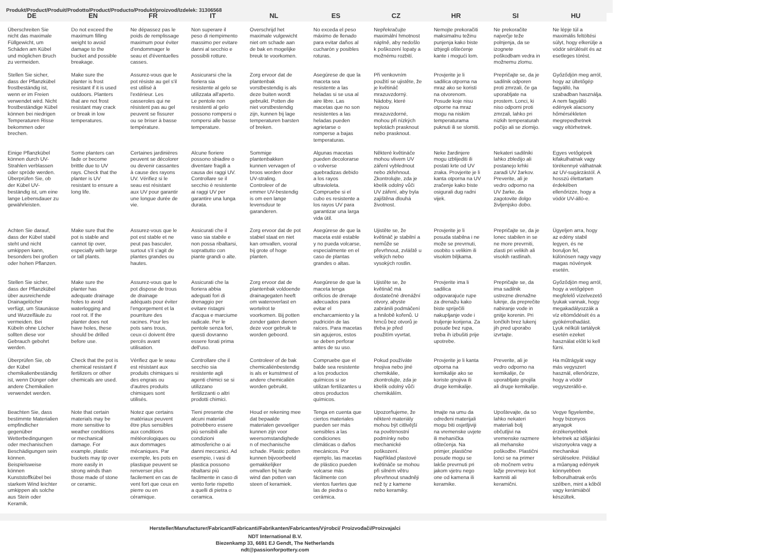Produkt/Product/Produit/Prodotto/Product/Producto/Produkt/proizvod/Izdelek: 31306568
| DE | EN | FR | IT | NL | ES | CZ | HR | SI | HU |
| --- | --- | --- | --- | --- | --- | --- | --- | --- | --- |
| Überschreiten Sie nicht das maximale Füllgewicht, um Schäden am Kübel und möglichen Bruch zu vermeiden. | Do not exceed the maximum filling weight to avoid damage to the bucket and possible breakage. | Ne dépassez pas le poids de remplissage maximum pour éviter d'endommager le seau et d'éventuelles casses. | Non superare il peso di riempimento massimo per evitare danni al secchio e possibili rotture. | Overschrijd het maximale vulgewicht niet om schade aan de bak en mogelijke breuk te voorkomen. | No exceda el peso máximo de llenado para evitar daños al cucharón y posibles roturas. | Nepřekračujte maximální hmotnost náplně, aby nedošlo k poškození lopaty a možnému rozbití. | Nemojte prekoračiti maksimalnu težinu punjenja kako biste izbjegli oštećenje kante i mogući lom. | Ne prekoračite največje teže polnjenja, da se izognete poškodbam vedra in možnemu zlomu. | Ne lépje túl a maximális feltöltési súlyt, hogy elkerülje a vödör sérülését és az esetleges törést. |
| Stellen Sie sicher, dass der Pflanzkübel frostbeständig ist, wenn er im Freien verwendet wird. Nicht frostbeständige Kübel können bei niedrigen Temperaturen Risse bekommen oder brechen. | Make sure the planter is frost resistant if it is used outdoors. Planters that are not frost resistant may crack or break in low temperatures. | Assurez-vous que le pot résiste au gel s'il est utilisé à l'extérieur. Les casseroles qui ne résistent pas au gel peuvent se fissurer ou se briser à basse température. | Assicurarsi che la fioriera sia resistente al gelo se utilizzata all'aperto. Le pentole non resistenti al gelo possono rompersi o rompersi alle basse temperature. | Zorg ervoor dat de plantenbak vorstbestendig is als deze buiten wordt gebruikt. Potten die niet vorstbestendig zijn, kunnen bij lage temperaturen barsten of breken. | Asegúrese de que la maceta sea resistente a las heladas si se usa al aire libre. Las macetas que no son resistentes a las heladas pueden agrietarse o romperse a bajas temperaturas. | Při venkovním použití se ujistěte, že je květináč mrazuvzdorný. Nádoby, které nejsou mrazuvzdorné, mohou při nízkých teplotách prasknout nebo prasknout. | Provjerite je li sadilica otporna na mraz ako se koristi na otvorenom. Posude koje nisu otporne na mraz mogu na niskim temperaturama puknuti ili se slomiti. | Prepričajte se, da je sadilnik odporen proti zmrzali, če ga uporabljate na prostem. Lonci, ki niso odporni proti zmrzali, lahko pri nizkih temperaturah počijo ali se zlomijo. | Győződjön meg arról, hogy az ültetőgép fagyálló, ha szabadban használja. A nem fagyálló edények alacsony hőmérsékleten megrepedhetnek vagy eltörhetnek. |
| Einige Pflanzkübel können durch UV-Strahlen verblassen oder spröde werden. Überprüfen Sie, ob der Kübel UV-beständig ist, um eine lange Lebensdauer zu gewährleisten. | Some planters can fade or become brittle due to UV rays. Check that the planter is UV resistant to ensure a long life. | Certaines jardinières peuvent se décolorer ou devenir cassantes à cause des rayons UV. Vérifiez si le seau est résistant aux UV pour garantir une longue durée de vie. | Alcune fioriere possono sbiadire o diventare fragili a causa dei raggi UV. Controllare se il secchio è resistente ai raggi UV per garantire una lunga durata. | Sommige plantenbakken kunnen vervagen of broos worden door UV-straling. Controleer of de emmer UV-bestendig is om een lange levensduur te garanderen. | Algunas macetas pueden decolorarse o volverse quebradizas debido a los rayos ultravioleta. Compruebe si el cubo es resistente a los rayos UV para garantizar una larga vida útil. | Některé květináče mohou vlivem UV záření vyblednout nebo zkřehnout. Zkontrolujte, zda je kbelík odolný vůči UV záření, aby byla zajištěna dlouhá životnost. | Neke žardinjere mogu izblijediti ili postati krte od UV zraka. Provjerite je li kanta otporna na UV zračenje kako biste osigurali dug radni vijek. | Nekateri sadilniki lahko zbledijo ali postanejo krhki zaradi UV žarkov. Preverite, ali je vedro odporno na UV žarke, da zagotovite dolgo življenjsko dobo. | Egyes vetőgépek kifakulhatnak vagy törékennyé válhatnak az UV-sugárzástól. A hosszú élettartam érdekében ellenőrizze, hogy a vödör UV-álló-e. |
| Achten Sie darauf, dass der Kübel stabil steht und nicht umkippen kann, besonders bei großen oder hohen Pflanzen. | Make sure that the pot is stable and cannot tip over, especially with large or tall plants. | Assurez-vous que le pot est stable et ne peut pas basculer, surtout s'il s'agit de plantes grandes ou hautes. | Assicurati che il vaso sia stabile e non possa ribaltarsi, soprattutto con piante grandi o alte. | Zorg ervoor dat de pot stabiel staat en niet kan omvallen, vooral bij grote of hoge planten. | Asegúrese de que la maceta esté estable y no pueda volcarse, especialmente en el caso de plantas grandes o altas. | Ujistěte se, že květináč je stabilní a nemůže se převrhnout, zvláště u velkých nebo vysokých rostlin. | Provjerite je li posuda stabilna i ne može se prevrnuti, osobito s velikim ili visokim biljkama. | Prepričajte se, da je lonec stabilen in se ne more prevrniti, zlasti pri velikih ali visokih rastlinah. | Ügyeljen arra, hogy az edény stabil legyen, és ne boruljon fel, különösen nagy vagy magas növények esetén. |
| Stellen Sie sicher, dass der Pflanzkübel über ausreichende Drainagelöcher verfügt, um Staunässe und Wurzelfäule zu vermeiden. Bei Kübeln ohne Löcher sollten diese vor Gebrauch gebohrt werden. | Make sure the planter has adequate drainage holes to avoid waterlogging and root rot. If the planter does not have holes, these should be drilled before use. | Assurez-vous que le pot dispose de trous de drainage adéquats pour éviter l'engorgement et la pourriture des racines. Pour les pots sans trous, ceux-ci doivent être percés avant utilisation. | Assicurati che la fioriera abbia adeguati fori di drenaggio per evitare ristagni d'acqua e marciume radicale. Per le pentole senza fori, questi dovranno essere forati prima dell'uso. | Zorg ervoor dat de plantenbak voldoende drainagegaten heeft om wateroverlast en wortelrot te voorkomen. Bij potten zonder gaten dienen deze voor gebruik te worden geboord. | Asegúrese de que la maceta tenga orificios de drenaje adecuados para evitar el encharcamiento y la pudrición de las raíces. Para macetas sin agujeros, estos se deben perforar antes de su uso. | Ujistěte se, že květináč má dostatečné drenážní otvory, abyste zabránili podmáčení a hnilobě kořenů. U hrnců bez otvorů je třeba je před použitím vyvrtat. | Provjerite ima li sadilica odgovarajuće rupe za drenažu kako biste spriječili nakupljanje vode i truljenje korijena. Za posude bez rupa, treba ih izbušiti prije upotrebe. | Prepričajte se, da ima sadilnik ustrezne drenažne luknje, da preprečite nabiranje vode in gnitje korenin. Pri lončkih brez lukenj jih pred uporabo izvrtajte. | Győződjön meg arról, hogy a vetőgépen megfelelő vízelvezető lyukak vannak, hogy megakadályozzák a víz eltömődését és a gyökérrothadást. Lyuk nélküli tartályok esetén ezeket használat előtt ki kell fúrni. |
| Überprüfen Sie, ob der Kübel chemikalienbeständig ist, wenn Dünger oder andere Chemikalien verwendet werden. | Check that the pot is chemical resistant if fertilizers or other chemicals are used. | Vérifiez que le seau est résistant aux produits chimiques si des engrais ou d'autres produits chimiques sont utilisés. | Controllare che il secchio sia resistente agli agenti chimici se si utilizzano fertilizzanti o altri prodotti chimici. | Controleer of de bak chemicaliënbestendig is als er kunstmest of andere chemicaliën worden gebruikt. | Compruebe que el balde sea resistente a los productos químicos si se utilizan fertilizantes u otros productos químicos. | Pokud používáte hnojiva nebo jiné chemikálie, zkontrolujte, zda je kbelík odolný vůči chemikáliím. | Provjerite je li kanta otporna na kemikalije ako se koriste gnojiva ili druge kemikalije. | Preverite, ali je vedro odporno na kemikalije, če uporabljate gnojila ali druge kemikalije. | Ha műtrágyát vagy más vegyszert használ, ellenőrizze, hogy a vödör vegyszerálló-e. |
| Beachten Sie, dass bestimmte Materialien empfindlicher gegenüber Wetterbedingungen oder mechanischen Beschädigungen sein können. Beispielsweise können Kunststoffkübel bei starkem Wind leichter umkippen als solche aus Stein oder Keramik. | Note that certain materials may be more sensitive to weather conditions or mechanical damage. For example, plastic buckets may tip over more easily in strong winds than those made of stone or ceramic. | Notez que certains matériaux peuvent être plus sensibles aux conditions météorologiques ou aux dommages mécaniques. Par exemple, les pots en plastique peuvent se renverser plus facilement en cas de vent fort que ceux en pierre ou en céramique. | Tieni presente che alcuni materiali potrebbero essere più sensibili alle condizioni atmosferiche o ai danni meccanici. Ad esempio, i vasi di plastica possono ribaltarsi più facilmente in caso di vento forte rispetto a quelli di pietra o ceramica. | Houd er rekening mee dat bepaalde materialen gevoeliger kunnen zijn voor weersomstandighede n of mechanische schade. Plastic potten kunnen bijvoorbeeld gemakkelijker omvallen bij harde wind dan potten van steen of keramiek. | Tenga en cuenta que ciertos materiales pueden ser más sensibles a las condiciones climáticas o daños mecánicos. Por ejemplo, las macetas de plástico pueden volcarse más fácilmente con vientos fuertes que las de piedra o cerámica. | Upozorňujeme, že některé materiály mohou být citlivější na povětrnostní podmínky nebo mechanické poškození. Například plastové květináče se mohou při silném větru převrhnout snadněji než ty z kamene nebo keramiky. | Imajte na umu da određeni materijali mogu biti osjetljiviji na vremenske uvjete ili mehanička oštećenja. Na primjer, plastične posude mogu se lakše prevrnuti pri jakom vjetru nego one od kamena ili keramike. | Upoštevajte, da so lahko nekateri materiali bolj občutljivi na vremenske razmere ali mehanske poškodbe. Plastični lonci se na primer ob močnem vetru lažje prevrnejo kot kamniti ali keramični. | Vegye figyelembe, hogy bizonyos anyagok érzékenyebbek lehetnek az időjárási viszonyokra vagy a mechanikai sérülésekre. Például a műanyag edények könnyebben felborulhatnak erős szélben, mint a kőből vagy kerámiából készültek. |
Hersteller/Manufacturer/Fabricant/Fabricanti/Fabrikanten/Fabricantes/Výrobci/ Proizvođači/Proizvajalci
NDT International B.V.
Biezenkamp 33, 6691 EJ Gendt, The Netherlands
ndt@passionforpottery.com